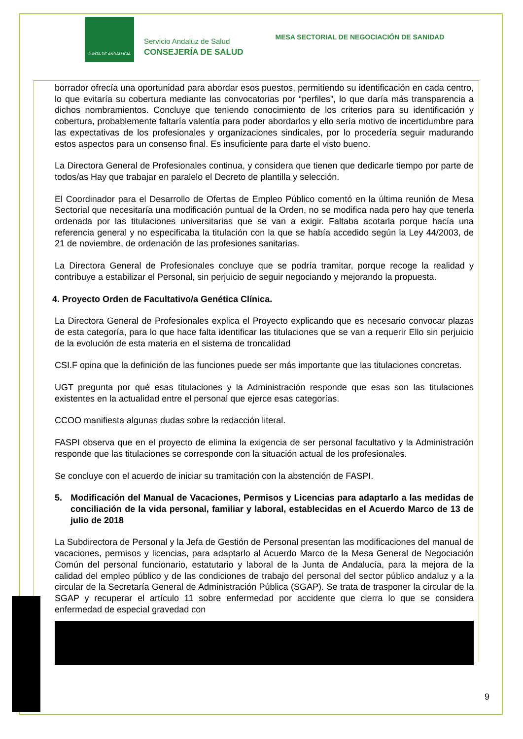JUNTA DE ANDALUCIA
Servicio Andaluz de Salud
CONSEJERÍA DE SALUD
MESA SECTORIAL DE NEGOCIACIÓN DE SANIDAD
borrador ofrecía una oportunidad para abordar esos puestos, permitiendo su identificación en cada centro, lo que evitaría su cobertura mediante las convocatorias por “perfiles”, lo que daría más transparencia a dichos nombramientos. Concluye que teniendo conocimiento de los criterios para su identificación y cobertura, probablemente faltaría valentía para poder abordarlos y ello sería motivo de incertidumbre para las expectativas de los profesionales y organizaciones sindicales, por lo procedería seguir madurando estos aspectos para un consenso final. Es insuficiente para darte el visto bueno.
La Directora General de Profesionales continua, y considera que tienen que dedicarle tiempo por parte de todos/as Hay que trabajar en paralelo el Decreto de plantilla y selección.
El Coordinador para el Desarrollo de Ofertas de Empleo Público comentó en la última reunión de Mesa Sectorial que necesitaría una modificación puntual de la Orden, no se modifica nada pero hay que tenerla ordenada por las titulaciones universitarias que se van a exigir. Faltaba acotarla porque hacía una referencia general y no especificaba la titulación con la que se había accedido según la Ley 44/2003, de 21 de noviembre, de ordenación de las profesiones sanitarias.
La Directora General de Profesionales concluye que se podría tramitar, porque recoge la realidad y contribuye a estabilizar el Personal, sin perjuicio de seguir negociando y mejorando la propuesta.
4. Proyecto Orden de Facultativo/a Genética Clínica.
La Directora General de Profesionales explica el Proyecto explicando que es necesario convocar plazas de esta categoría, para lo que hace falta identificar las titulaciones que se van a requerir Ello sin perjuicio de la evolución de esta materia en el sistema de troncalidad
CSI.F opina que la definición de las funciones puede ser más importante que las titulaciones concretas.
UGT pregunta por qué esas titulaciones y la Administración responde que esas son las titulaciones existentes en la actualidad entre el personal que ejerce esas categorías.
CCOO manifiesta algunas dudas sobre la redacción literal.
FASPI observa que en el proyecto de elimina la exigencia de ser personal facultativo y la Administración responde que las titulaciones se corresponde con la situación actual de los profesionales.
Se concluye con el acuerdo de iniciar su tramitación con la abstención de FASPI.
5. Modificación del Manual de Vacaciones, Permisos y Licencias para adaptarlo a las medidas de conciliación de la vida personal, familiar y laboral, establecidas en el Acuerdo Marco de 13 de julio de 2018
La Subdirectora de Personal y la Jefa de Gestión de Personal presentan las modificaciones del manual de vacaciones, permisos y licencias, para adaptarlo al Acuerdo Marco de la Mesa General de Negociación Común del personal funcionario, estatutario y laboral de la Junta de Andalucía, para la mejora de la calidad del empleo público y de las condiciones de trabajo del personal del sector público andaluz y a la circular de la Secretaría General de Administración Pública (SGAP). Se trata de trasponer la circular de la SGAP y recuperar el artículo 11 sobre enfermedad por accidente que cierra lo que se considera enfermedad de especial gravedad con
9